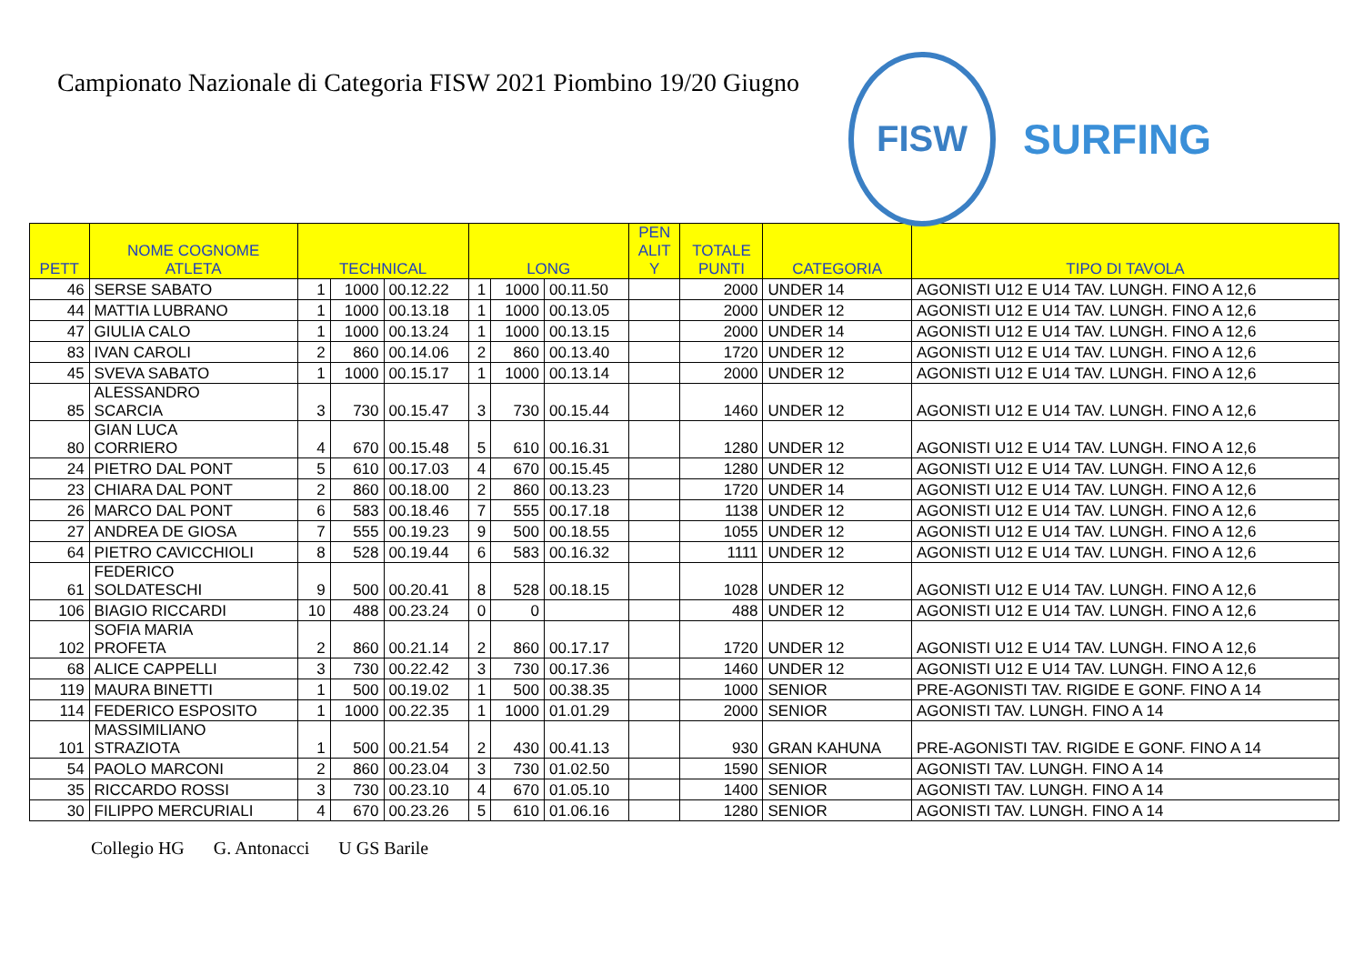Campionato Nazionale di Categoria FISW 2021 Piombino 19/20 Giugno
FISW
SURFING
| PETT | NOME COGNOME ATLETA | TECHNICAL | | | LONG | | | PEN ALIT Y | TOTALE PUNTI | CATEGORIA | TIPO DI TAVOLA |
| --- | --- | --- | --- | --- | --- | --- | --- | --- | --- | --- | --- |
| 46 | SERSE SABATO | 1 | 1000 | 00.12.22 | 1 | 1000 | 00.11.50 | | 2000 | UNDER 14 | AGONISTI U12 E U14 TAV. LUNGH. FINO A 12,6 |
| 44 | MATTIA LUBRANO | 1 | 1000 | 00.13.18 | 1 | 1000 | 00.13.05 | | 2000 | UNDER 12 | AGONISTI U12 E U14 TAV. LUNGH. FINO A 12,6 |
| 47 | GIULIA CALO | 1 | 1000 | 00.13.24 | 1 | 1000 | 00.13.15 | | 2000 | UNDER 14 | AGONISTI U12 E U14 TAV. LUNGH. FINO A 12,6 |
| 83 | IVAN CAROLI | 2 | 860 | 00.14.06 | 2 | 860 | 00.13.40 | | 1720 | UNDER 12 | AGONISTI U12 E U14 TAV. LUNGH. FINO A 12,6 |
| 45 | SVEVA SABATO | 1 | 1000 | 00.15.17 | 1 | 1000 | 00.13.14 | | 2000 | UNDER 12 | AGONISTI U12 E U14 TAV. LUNGH. FINO A 12,6 |
| 85 | ALESSANDRO SCARCIA | 3 | 730 | 00.15.47 | 3 | 730 | 00.15.44 | | 1460 | UNDER 12 | AGONISTI U12 E U14 TAV. LUNGH. FINO A 12,6 |
| 80 | GIAN LUCA CORRIERO | 4 | 670 | 00.15.48 | 5 | 610 | 00.16.31 | | 1280 | UNDER 12 | AGONISTI U12 E U14 TAV. LUNGH. FINO A 12,6 |
| 24 | PIETRO DAL PONT | 5 | 610 | 00.17.03 | 4 | 670 | 00.15.45 | | 1280 | UNDER 12 | AGONISTI U12 E U14 TAV. LUNGH. FINO A 12,6 |
| 23 | CHIARA DAL PONT | 2 | 860 | 00.18.00 | 2 | 860 | 00.13.23 | | 1720 | UNDER 14 | AGONISTI U12 E U14 TAV. LUNGH. FINO A 12,6 |
| 26 | MARCO DAL PONT | 6 | 583 | 00.18.46 | 7 | 555 | 00.17.18 | | 1138 | UNDER 12 | AGONISTI U12 E U14 TAV. LUNGH. FINO A 12,6 |
| 27 | ANDREA DE GIOSA | 7 | 555 | 00.19.23 | 9 | 500 | 00.18.55 | | 1055 | UNDER 12 | AGONISTI U12 E U14 TAV. LUNGH. FINO A 12,6 |
| 64 | PIETRO CAVICCHIOLI | 8 | 528 | 00.19.44 | 6 | 583 | 00.16.32 | | 1111 | UNDER 12 | AGONISTI U12 E U14 TAV. LUNGH. FINO A 12,6 |
| 61 | FEDERICO SOLDATESCHI | 9 | 500 | 00.20.41 | 8 | 528 | 00.18.15 | | 1028 | UNDER 12 | AGONISTI U12 E U14 TAV. LUNGH. FINO A 12,6 |
| 106 | BIAGIO RICCARDI | 10 | 488 | 00.23.24 | 0 | 0 | | | 488 | UNDER 12 | AGONISTI U12 E U14 TAV. LUNGH. FINO A 12,6 |
| 102 | SOFIA MARIA PROFETA | 2 | 860 | 00.21.14 | 2 | 860 | 00.17.17 | | 1720 | UNDER 12 | AGONISTI U12 E U14 TAV. LUNGH. FINO A 12,6 |
| 68 | ALICE CAPPELLI | 3 | 730 | 00.22.42 | 3 | 730 | 00.17.36 | | 1460 | UNDER 12 | AGONISTI U12 E U14 TAV. LUNGH. FINO A 12,6 |
| 119 | MAURA BINETTI | 1 | 500 | 00.19.02 | 1 | 500 | 00.38.35 | | 1000 | SENIOR | PRE-AGONISTI TAV. RIGIDE E GONF. FINO A 14 |
| 114 | FEDERICO ESPOSITO | 1 | 1000 | 00.22.35 | 1 | 1000 | 01.01.29 | | 2000 | SENIOR | AGONISTI TAV. LUNGH. FINO A 14 |
| 101 | MASSIMILIANO STRAZIOTA | 1 | 500 | 00.21.54 | 2 | 430 | 00.41.13 | | 930 | GRAN KAHUNA | PRE-AGONISTI TAV. RIGIDE E GONF. FINO A 14 |
| 54 | PAOLO MARCONI | 2 | 860 | 00.23.04 | 3 | 730 | 01.02.50 | | 1590 | SENIOR | AGONISTI TAV. LUNGH. FINO A 14 |
| 35 | RICCARDO ROSSI | 3 | 730 | 00.23.10 | 4 | 670 | 01.05.10 | | 1400 | SENIOR | AGONISTI TAV. LUNGH. FINO A 14 |
| 30 | FILIPPO MERCURIALI | 4 | 670 | 00.23.26 | 5 | 610 | 01.06.16 | | 1280 | SENIOR | AGONISTI TAV. LUNGH. FINO A 14 |
Collegio HG G. Antonacci U GS Barile